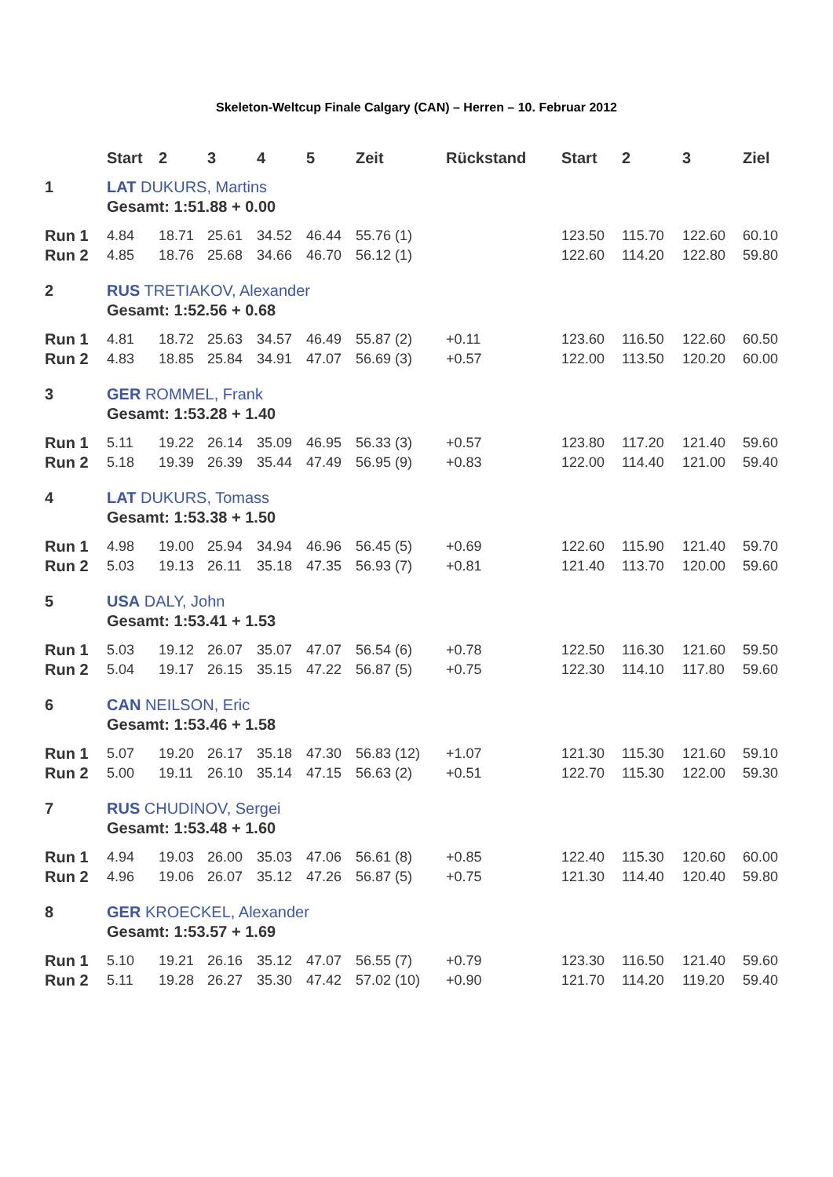Skeleton-Weltcup Finale Calgary (CAN) – Herren – 10. Februar 2012
| | Start | 2 | 3 | 4 | 5 | Zeit | Rückstand | Start | 2 | 3 | Ziel |
| --- | --- | --- | --- | --- | --- | --- | --- | --- | --- | --- | --- |
| 1 | LAT DUKURS, Martins | | | | | | | | | | |
| | Gesamt: 1:51.88 + 0.00 | | | | | | | | | | |
| Run 1 | 4.84 | 18.71 | 25.61 | 34.52 | 46.44 | 55.76 (1) | | 123.50 | 115.70 | 122.60 | 60.10 |
| Run 2 | 4.85 | 18.76 | 25.68 | 34.66 | 46.70 | 56.12 (1) | | 122.60 | 114.20 | 122.80 | 59.80 |
| 2 | RUS TRETIAKOV, Alexander | | | | | | | | | | |
| | Gesamt: 1:52.56 + 0.68 | | | | | | | | | | |
| Run 1 | 4.81 | 18.72 | 25.63 | 34.57 | 46.49 | 55.87 (2) | +0.11 | 123.60 | 116.50 | 122.60 | 60.50 |
| Run 2 | 4.83 | 18.85 | 25.84 | 34.91 | 47.07 | 56.69 (3) | +0.57 | 122.00 | 113.50 | 120.20 | 60.00 |
| 3 | GER ROMMEL, Frank | | | | | | | | | | |
| | Gesamt: 1:53.28 + 1.40 | | | | | | | | | | |
| Run 1 | 5.11 | 19.22 | 26.14 | 35.09 | 46.95 | 56.33 (3) | +0.57 | 123.80 | 117.20 | 121.40 | 59.60 |
| Run 2 | 5.18 | 19.39 | 26.39 | 35.44 | 47.49 | 56.95 (9) | +0.83 | 122.00 | 114.40 | 121.00 | 59.40 |
| 4 | LAT DUKURS, Tomass | | | | | | | | | | |
| | Gesamt: 1:53.38 + 1.50 | | | | | | | | | | |
| Run 1 | 4.98 | 19.00 | 25.94 | 34.94 | 46.96 | 56.45 (5) | +0.69 | 122.60 | 115.90 | 121.40 | 59.70 |
| Run 2 | 5.03 | 19.13 | 26.11 | 35.18 | 47.35 | 56.93 (7) | +0.81 | 121.40 | 113.70 | 120.00 | 59.60 |
| 5 | USA DALY, John | | | | | | | | | | |
| | Gesamt: 1:53.41 + 1.53 | | | | | | | | | | |
| Run 1 | 5.03 | 19.12 | 26.07 | 35.07 | 47.07 | 56.54 (6) | +0.78 | 122.50 | 116.30 | 121.60 | 59.50 |
| Run 2 | 5.04 | 19.17 | 26.15 | 35.15 | 47.22 | 56.87 (5) | +0.75 | 122.30 | 114.10 | 117.80 | 59.60 |
| 6 | CAN NEILSON, Eric | | | | | | | | | | |
| | Gesamt: 1:53.46 + 1.58 | | | | | | | | | | |
| Run 1 | 5.07 | 19.20 | 26.17 | 35.18 | 47.30 | 56.83 (12) | +1.07 | 121.30 | 115.30 | 121.60 | 59.10 |
| Run 2 | 5.00 | 19.11 | 26.10 | 35.14 | 47.15 | 56.63 (2) | +0.51 | 122.70 | 115.30 | 122.00 | 59.30 |
| 7 | RUS CHUDINOV, Sergei | | | | | | | | | | |
| | Gesamt: 1:53.48 + 1.60 | | | | | | | | | | |
| Run 1 | 4.94 | 19.03 | 26.00 | 35.03 | 47.06 | 56.61 (8) | +0.85 | 122.40 | 115.30 | 120.60 | 60.00 |
| Run 2 | 4.96 | 19.06 | 26.07 | 35.12 | 47.26 | 56.87 (5) | +0.75 | 121.30 | 114.40 | 120.40 | 59.80 |
| 8 | GER KROECKEL, Alexander | | | | | | | | | | |
| | Gesamt: 1:53.57 + 1.69 | | | | | | | | | | |
| Run 1 | 5.10 | 19.21 | 26.16 | 35.12 | 47.07 | 56.55 (7) | +0.79 | 123.30 | 116.50 | 121.40 | 59.60 |
| Run 2 | 5.11 | 19.28 | 26.27 | 35.30 | 47.42 | 57.02 (10) | +0.90 | 121.70 | 114.20 | 119.20 | 59.40 |